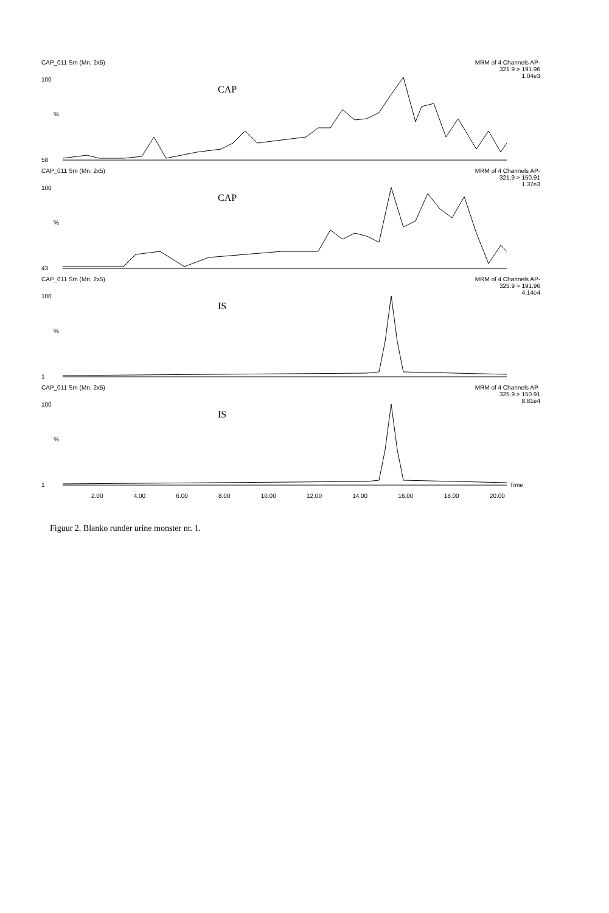CAP_011 Sm (Mn, 2x5) MRM of 4 Channels AP-
321.9 > 191.96
1.04e3
CAP
100%
58
CAP_011 Sm (Mn, 2x5) MRM of 4 Channels AP-
321.9 > 150.91
1.37e3
CAP
100%
43
CAP_011 Sm (Mn, 2x5) MRM of 4 Channels AP-
325.9 > 191.96
4.14e4
IS
100%
1
CAP_011 Sm (Mn, 2x5) MRM of 4 Channels AP-
325.9 > 150.91
8.81e4
IS
100%
1 Time
2.00 4.00 6.00 8.00 10.00 12.00 14.00 16.00 18.00 20.00
Figuur 2. Blanko runder urine monster nr. 1.